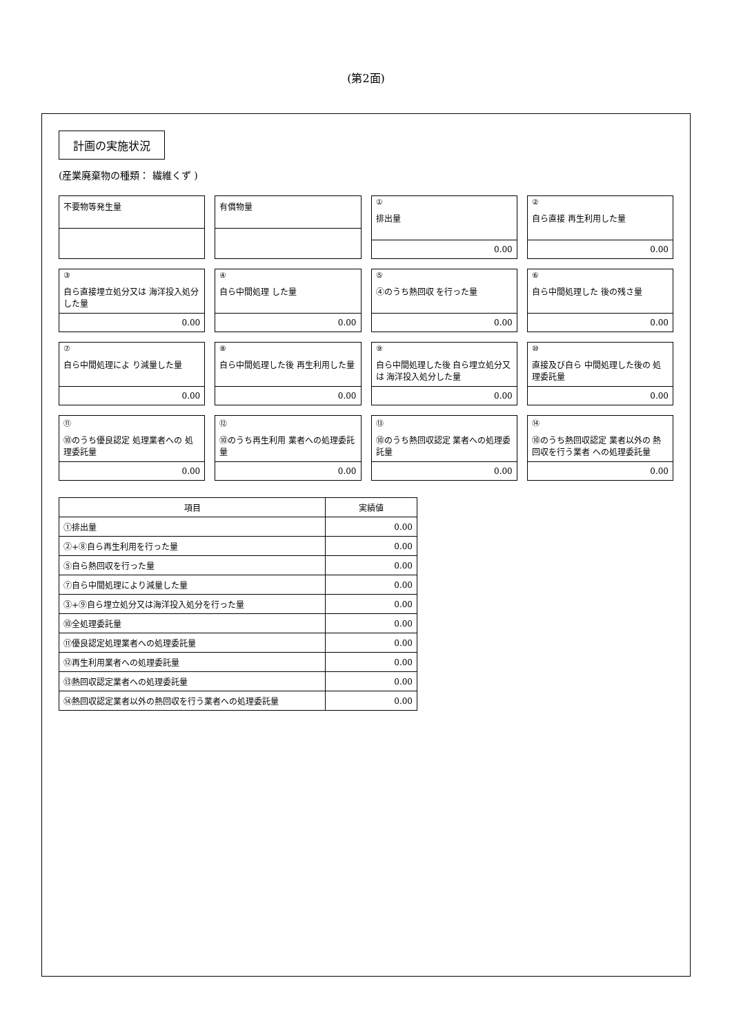(第2面)
計画の実施状況
(産業廃棄物の種類： 繊維くず )
不要物等発生量
有償物量
①
排出量
0.00
②
自ら直接 再生利用した量
0.00
③
自ら直接埋立処分又は 海洋投入処分した量
0.00
④
自ら中間処理 した量
0.00
⑤
④のうち熱回収 を行った量
0.00
⑥
自ら中間処理した 後の残さ量
0.00
⑦
自ら中間処理によ り減量した量
0.00
⑧
自ら中間処理した後 再生利用した量
0.00
⑨
自ら中間処理した後 自ら埋立処分又は 海洋投入処分した量
0.00
⑩
直接及び自ら 中間処理した後の 処理委託量
0.00
⑪
⑩のうち優良認定 処理業者への 処理委託量
0.00
⑫
⑩のうち再生利用 業者への処理委託量
0.00
⑬
⑩のうち熱回収認定 業者への処理委託量
0.00
⑭
⑩のうち熱回収認定 業者以外の 熱回収を行う業者 への処理委託量
0.00
| 項目 | 実績値 |
| --- | --- |
| ①排出量 | 0.00 |
| ②+⑧自ら再生利用を行った量 | 0.00 |
| ⑤自ら熱回収を行った量 | 0.00 |
| ⑦自ら中間処理により減量した量 | 0.00 |
| ③+⑨自ら埋立処分又は海洋投入処分を行った量 | 0.00 |
| ⑩全処理委託量 | 0.00 |
| ⑪優良認定処理業者への処理委託量 | 0.00 |
| ⑫再生利用業者への処理委託量 | 0.00 |
| ⑬熱回収認定業者への処理委託量 | 0.00 |
| ⑭熱回収認定業者以外の熱回収を行う業者への処理委託量 | 0.00 |